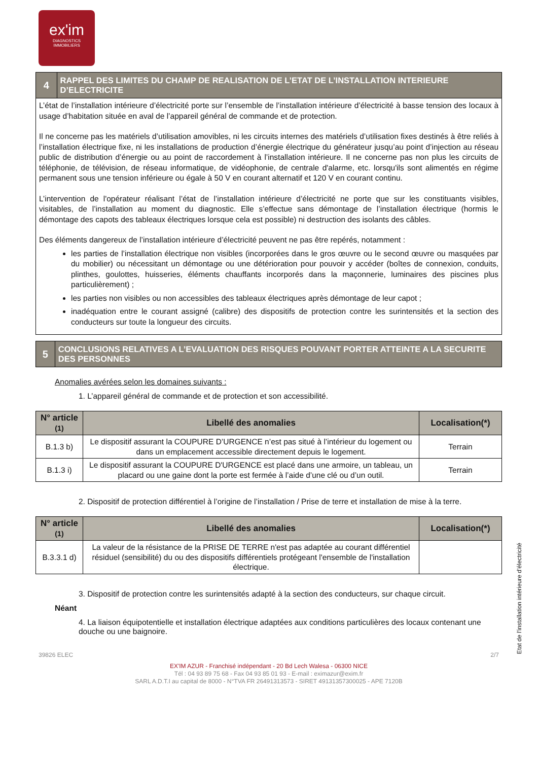ex'im
DIAGNOSTICS
IMMOBILIERS
4
RAPPEL DES LIMITES DU CHAMP DE REALISATION DE L’ETAT DE L’INSTALLATION INTERIEURE D’ELECTRICITE
L’état de l’installation intérieure d’électricité porte sur l’ensemble de l’installation intérieure d’électricité à basse tension des locaux à usage d’habitation située en aval de l’appareil général de commande et de protection.
Il ne concerne pas les matériels d’utilisation amovibles, ni les circuits internes des matériels d’utilisation fixes destinés à être reliés à l’installation électrique fixe, ni les installations de production d’énergie électrique du générateur jusqu’au point d’injection au réseau public de distribution d’énergie ou au point de raccordement à l’installation intérieure. Il ne concerne pas non plus les circuits de téléphonie, de télévision, de réseau informatique, de vidéophonie, de centrale d'alarme, etc. lorsqu'ils sont alimentés en régime permanent sous une tension inférieure ou égale à 50 V en courant alternatif et 120 V en courant continu.
L’intervention de l'opérateur réalisant l’état de l’installation intérieure d’électricité ne porte que sur les constituants visibles, visitables, de l’installation au moment du diagnostic. Elle s’effectue sans démontage de l’installation électrique (hormis le démontage des capots des tableaux électriques lorsque cela est possible) ni destruction des isolants des câbles.
Des éléments dangereux de l’installation intérieure d’électricité peuvent ne pas être repérés, notamment :
les parties de l’installation électrique non visibles (incorporées dans le gros œuvre ou le second œuvre ou masquées par du mobilier) ou nécessitant un démontage ou une détérioration pour pouvoir y accéder (boîtes de connexion, conduits, plinthes, goulottes, huisseries, éléments chauffants incorporés dans la maçonnerie, luminaires des piscines plus particulièrement) ;
les parties non visibles ou non accessibles des tableaux électriques après démontage de leur capot ;
inadéquation entre le courant assigné (calibre) des dispositifs de protection contre les surintensités et la section des conducteurs sur toute la longueur des circuits.
5
CONCLUSIONS RELATIVES A L’EVALUATION DES RISQUES POUVANT PORTER ATTEINTE A LA SECURITE DES PERSONNES
Anomalies avérées selon les domaines suivants :
1. L’appareil général de commande et de protection et son accessibilité.
| N° article (1) | Libellé des anomalies | Localisation(*) |
| --- | --- | --- |
| B.1.3 b) | Le dispositif assurant la COUPURE D’URGENCE n’est pas situé à l’intérieur du logement ou dans un emplacement accessible directement depuis le logement. | Terrain |
| B.1.3 i) | Le dispositif assurant la COUPURE D'URGENCE est placé dans une armoire, un tableau, un placard ou une gaine dont la porte est fermée à l’aide d’une clé ou d’un outil. | Terrain |
2. Dispositif de protection différentiel à l’origine de l’installation / Prise de terre et installation de mise à la terre.
| N° article (1) | Libellé des anomalies | Localisation(*) |
| --- | --- | --- |
| B.3.3.1 d) | La valeur de la résistance de la PRISE DE TERRE n'est pas adaptée au courant différentiel résiduel (sensibilité) du ou des dispositifs différentiels protégeant l'ensemble de l'installation électrique. | |
3. Dispositif de protection contre les surintensités adapté à la section des conducteurs, sur chaque circuit.
Néant
4. La liaison équipotentielle et installation électrique adaptées aux conditions particulières des locaux contenant une douche ou une baignoire.
39826 ELEC 2/7
EX'IM AZUR - Franchisé indépendant - 20 Bd Lech Walesa - 06300 NICE
Tél : 04 93 89 75 68 - Fax 04 93 85 01 93 - E-mail : eximazur@exim.fr
SARL A.D.T.I au capital de 8000 - N°TVA FR 26491313573 - SIRET 49131357300025 - APE 7120B
Etat de l'installation intérieure d'électricité